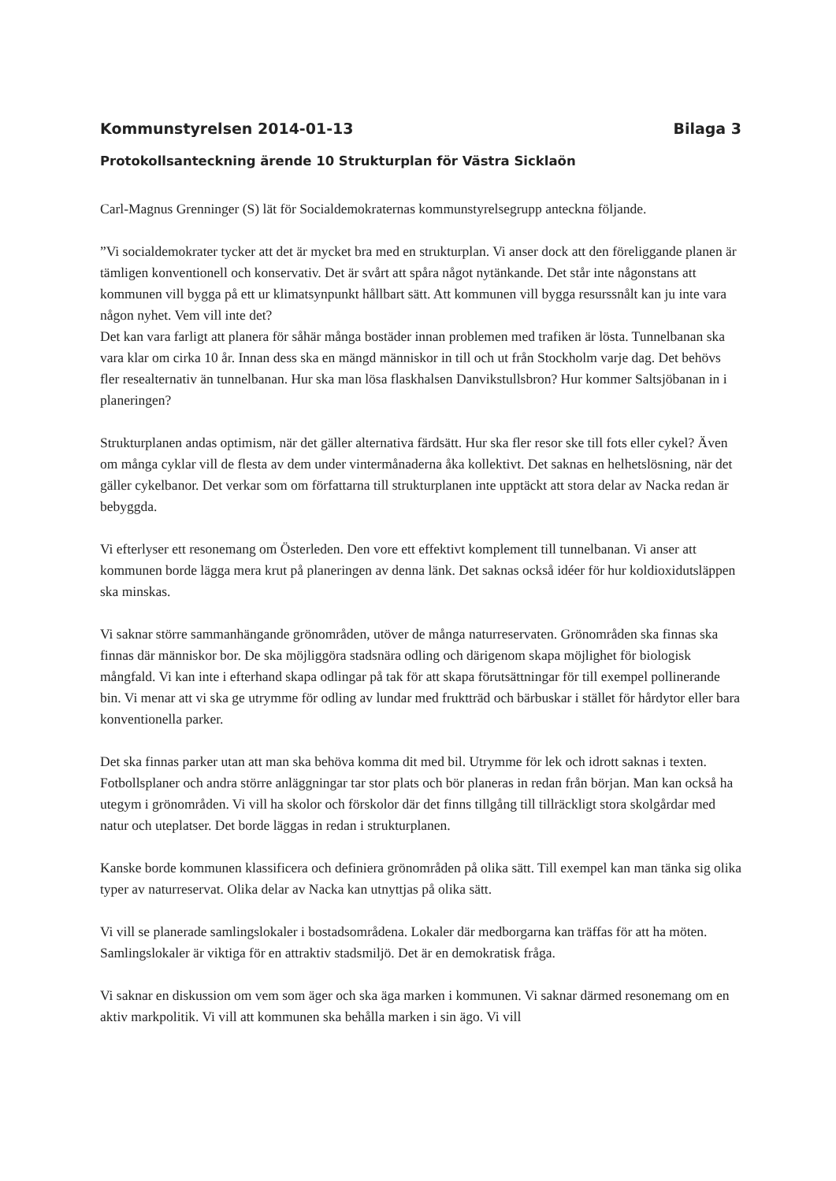Kommunstyrelsen 2014-01-13 Bilaga 3
Protokollsanteckning ärende 10 Strukturplan för Västra Sicklaön
Carl-Magnus Grenninger (S) lät för Socialdemokraternas kommunstyrelsegrupp anteckna följande.
”Vi socialdemokrater tycker att det är mycket bra med en strukturplan. Vi anser dock att den föreliggande planen är tämligen konventionell och konservativ. Det är svårt att spåra något nytänkande. Det står inte någonstans att kommunen vill bygga på ett ur klimatsynpunkt hållbart sätt. Att kommunen vill bygga resurssnålt kan ju inte vara någon nyhet. Vem vill inte det?
Det kan vara farligt att planera för såhär många bostäder innan problemen med trafiken är lösta. Tunnelbanan ska vara klar om cirka 10 år. Innan dess ska en mängd människor in till och ut från Stockholm varje dag. Det behövs fler resealternativ än tunnelbanan. Hur ska man lösa flaskhalsen Danvikstullsbron? Hur kommer Saltsjöbanan in i planeringen?
Strukturplanen andas optimism, när det gäller alternativa färdsätt. Hur ska fler resor ske till fots eller cykel? Även om många cyklar vill de flesta av dem under vintermånaderna åka kollektivt. Det saknas en helhetslösning, när det gäller cykelbanor. Det verkar som om författarna till strukturplanen inte upptäckt att stora delar av Nacka redan är bebyggda.
Vi efterlyser ett resonemang om Österleden. Den vore ett effektivt komplement till tunnelbanan. Vi anser att kommunen borde lägga mera krut på planeringen av denna länk. Det saknas också idéer för hur koldioxidutsläppen ska minskas.
Vi saknar större sammanhängande grönområden, utöver de många naturreservaten. Grönområden ska finnas ska finnas där människor bor. De ska möjliggöra stadsnära odling och därigenom skapa möjlighet för biologisk mångfald. Vi kan inte i efterhand skapa odlingar på tak för att skapa förutsättningar för till exempel pollinerande bin. Vi menar att vi ska ge utrymme för odling av lundar med fruktträd och bärbuskar i stället för hårdytor eller bara konventionella parker.
Det ska finnas parker utan att man ska behöva komma dit med bil. Utrymme för lek och idrott saknas i texten. Fotbollsplaner och andra större anläggningar tar stor plats och bör planeras in redan från början. Man kan också ha utegym i grönområden. Vi vill ha skolor och förskolor där det finns tillgång till tillräckligt stora skolgårdar med natur och uteplatser. Det borde läggas in redan i strukturplanen.
Kanske borde kommunen klassificera och definiera grönområden på olika sätt. Till exempel kan man tänka sig olika typer av naturreservat. Olika delar av Nacka kan utnyttjas på olika sätt.
Vi vill se planerade samlingslokaler i bostadsområdena. Lokaler där medborgarna kan träffas för att ha möten. Samlingslokaler är viktiga för en attraktiv stadsmiljö. Det är en demokratisk fråga.
Vi saknar en diskussion om vem som äger och ska äga marken i kommunen. Vi saknar därmed resonemang om en aktiv markpolitik. Vi vill att kommunen ska behålla marken i sin ägo. Vi vill